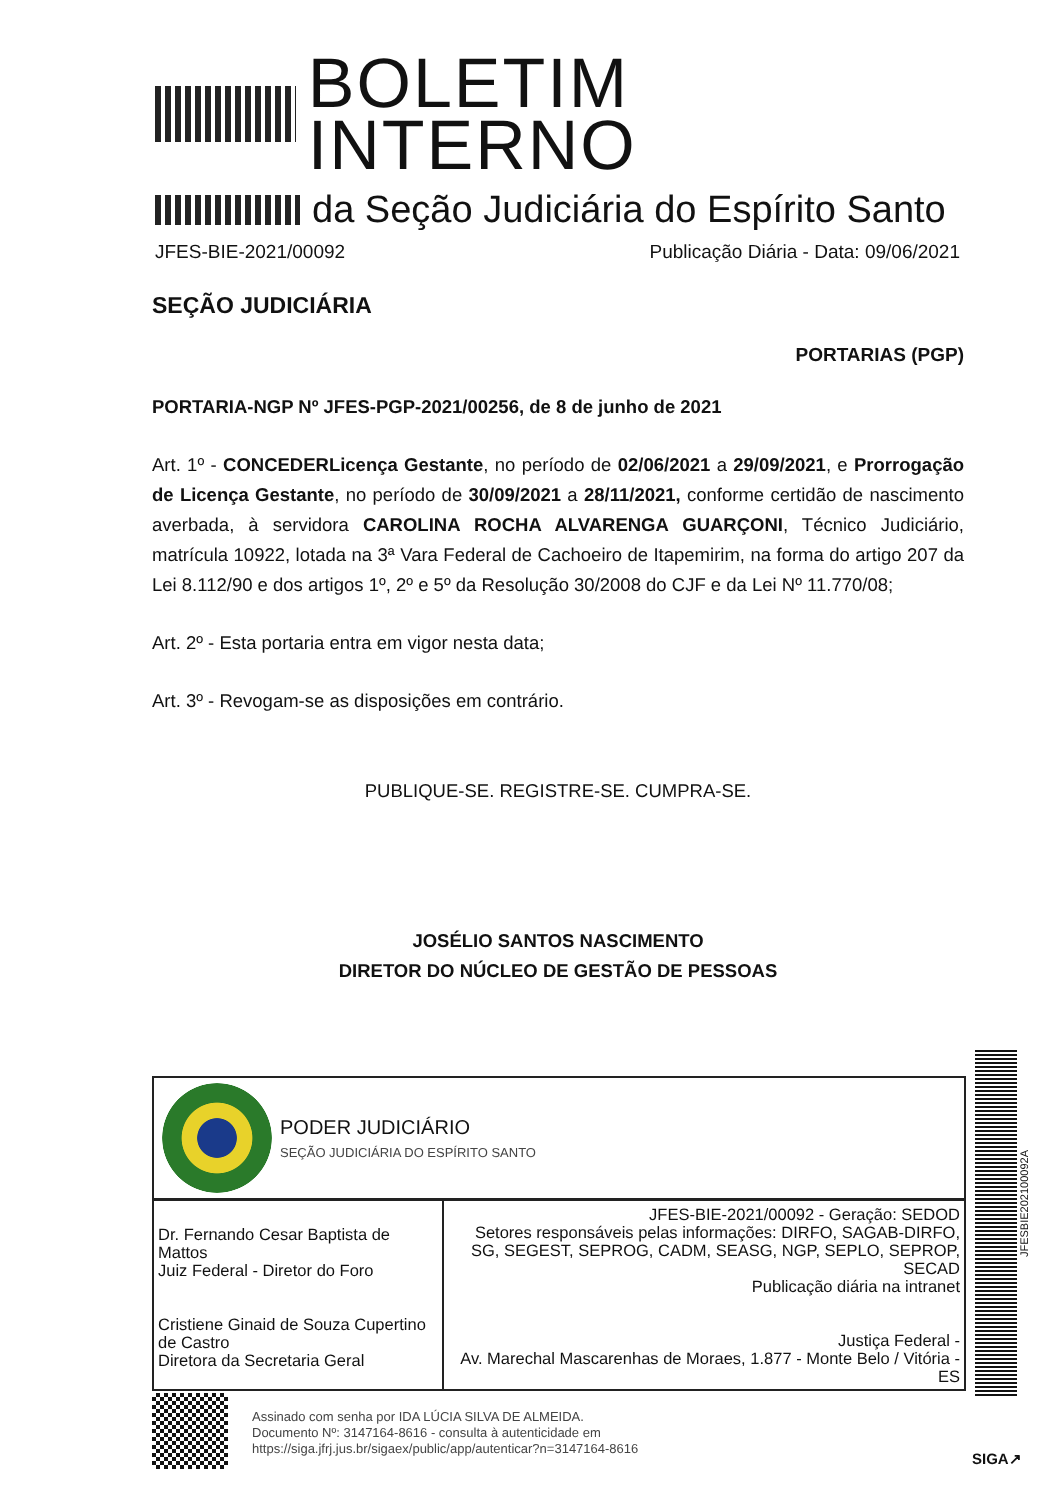BOLETIM INTERNO
da Seção Judiciária do Espírito Santo
JFES-BIE-2021/00092 Publicação Diária - Data: 09/06/2021
SEÇÃO JUDICIÁRIA
PORTARIAS (PGP)
PORTARIA-NGP Nº JFES-PGP-2021/00256, de 8 de junho de 2021
Art. 1º - CONCEDERLicença Gestante, no período de 02/06/2021 a 29/09/2021, e Prorrogação de Licença Gestante, no período de 30/09/2021 a 28/11/2021, conforme certidão de nascimento averbada, à servidora CAROLINA ROCHA ALVARENGA GUARÇONI, Técnico Judiciário, matrícula 10922, lotada na 3ª Vara Federal de Cachoeiro de Itapemirim, na forma do artigo 207 da Lei 8.112/90 e dos artigos 1º, 2º e 5º da Resolução 30/2008 do CJF e da Lei Nº 11.770/08;
Art. 2º - Esta portaria entra em vigor nesta data;
Art. 3º - Revogam-se as disposições em contrário.
PUBLIQUE-SE. REGISTRE-SE. CUMPRA-SE.
JOSÉLIO SANTOS NASCIMENTO
DIRETOR DO NÚCLEO DE GESTÃO DE PESSOAS
PODER JUDICIÁRIO
SEÇÃO JUDICIÁRIA DO ESPÍRITO SANTO
| Dr. Fernando Cesar Baptista de Mattos Juiz Federal - Diretor do Foro Cristiene Ginaid de Souza Cupertino de Castro Diretora da Secretaria Geral | JFES-BIE-2021/00092 - Geração: SEDOD Setores responsáveis pelas informações: DIRFO, SAGAB-DIRFO, SG, SEGEST, SEPROG, CADM, SEASG, NGP, SEPLO, SEPROP, SECAD Publicação diária na intranet Justiça Federal - Av. Marechal Mascarenhas de Moraes, 1.877 - Monte Belo / Vitória - ES |
JFESBIE202100092A
Assinado com senha por IDA LÚCIA SILVA DE ALMEIDA.
Documento Nº: 3147164-8616 - consulta à autenticidade em
https://siga.jfrj.jus.br/sigaex/public/app/autenticar?n=3147164-8616
SIGA↗